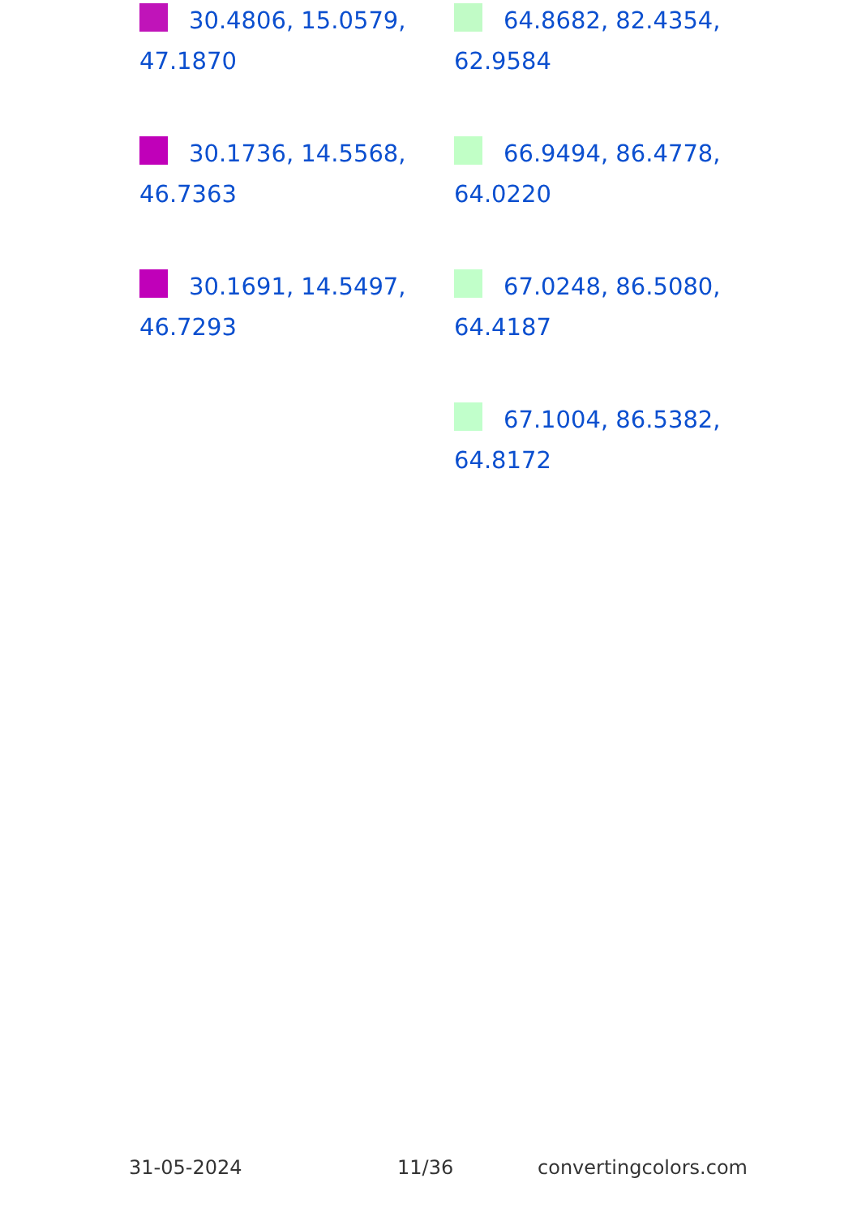30.4806, 15.0579, 47.1870
30.1736, 14.5568, 46.7363
30.1691, 14.5497, 46.7293
64.8682, 82.4354, 62.9584
66.9494, 86.4778, 64.0220
67.0248, 86.5080, 64.4187
67.1004, 86.5382, 64.8172
31-05-2024 11/36 convertingcolors.com